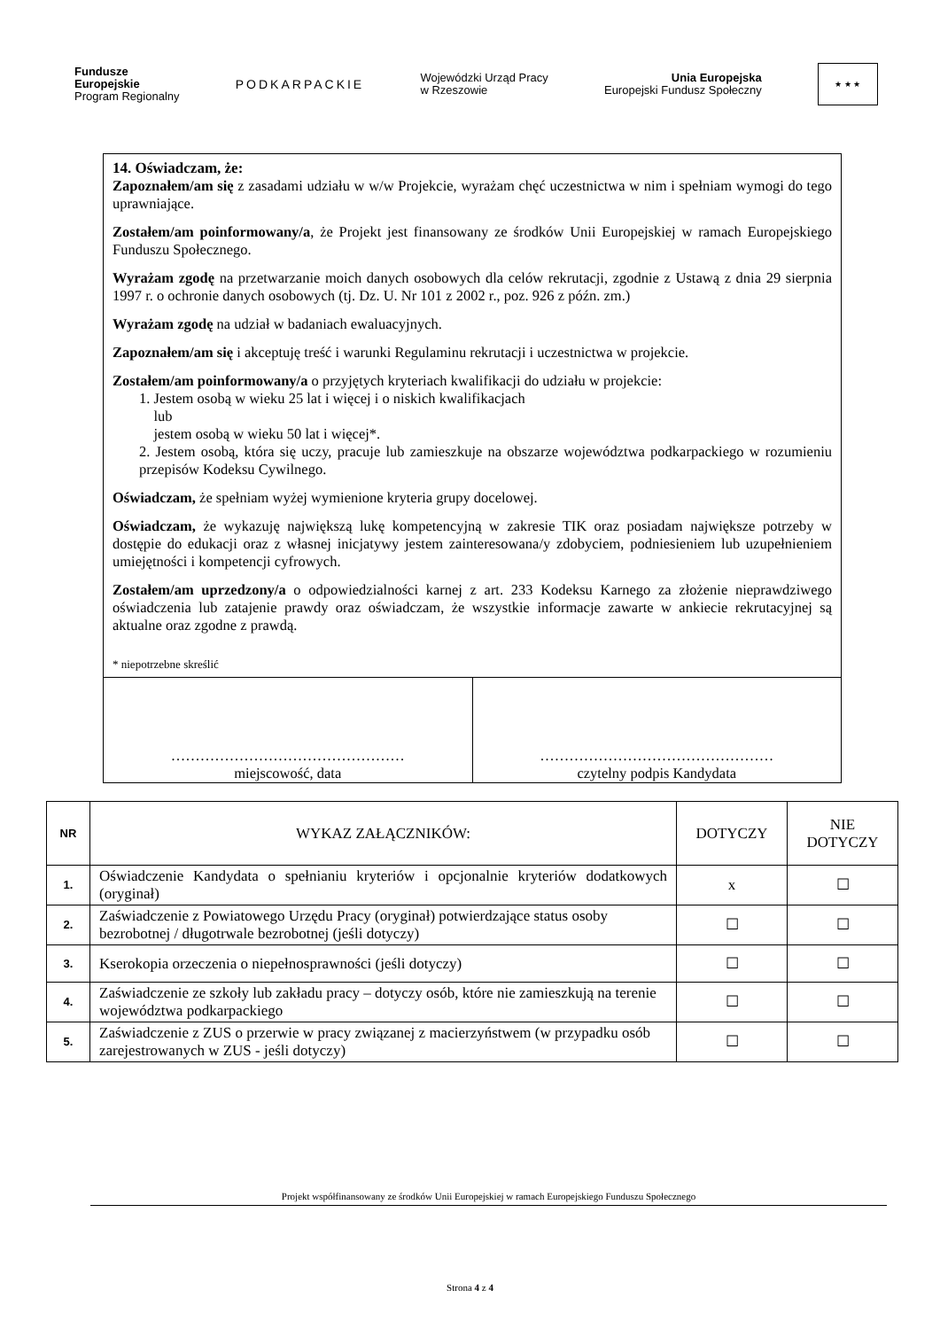Fundusze
Europejskie
Program Regionalny
PODKARPACKIE
Wojewódzki Urząd Pracy
w Rzeszowie
Unia Europejska
Europejski Fundusz Społeczny
★ ★ ★
14. Oświadczam, że:
Zapoznałem/am się z zasadami udziału w w/w Projekcie, wyrażam chęć uczestnictwa w nim i spełniam wymogi do tego uprawniające.
Zostałem/am poinformowany/a, że Projekt jest finansowany ze środków Unii Europejskiej w ramach Europejskiego Funduszu Społecznego.
Wyrażam zgodę na przetwarzanie moich danych osobowych dla celów rekrutacji, zgodnie z Ustawą z dnia 29 sierpnia 1997 r. o ochronie danych osobowych (tj. Dz. U. Nr 101 z 2002 r., poz. 926 z późn. zm.)
Wyrażam zgodę na udział w badaniach ewaluacyjnych.
Zapoznałem/am się i akceptuję treść i warunki Regulaminu rekrutacji i uczestnictwa w projekcie.
Zostałem/am poinformowany/a o przyjętych kryteriach kwalifikacji do udziału w projekcie:
1. Jestem osobą w wieku 25 lat i więcej i o niskich kwalifikacjach
lub
jestem osobą w wieku 50 lat i więcej*.
2. Jestem osobą, która się uczy, pracuje lub zamieszkuje na obszarze województwa podkarpackiego w rozumieniu przepisów Kodeksu Cywilnego.
Oświadczam, że spełniam wyżej wymienione kryteria grupy docelowej.
Oświadczam, że wykazuję największą lukę kompetencyjną w zakresie TIK oraz posiadam największe potrzeby w dostępie do edukacji oraz z własnej inicjatywy jestem zainteresowana/y zdobyciem, podniesieniem lub uzupełnieniem umiejętności i kompetencji cyfrowych.
Zostałem/am uprzedzony/a o odpowiedzialności karnej z art. 233 Kodeksu Karnego za złożenie nieprawdziwego oświadczenia lub zatajenie prawdy oraz oświadczam, że wszystkie informacje zawarte w ankiecie rekrutacyjnej są aktualne oraz zgodne z prawdą.
* niepotrzebne skreślić
…………………………………………
miejscowość, data
…………………………………………
czytelny podpis Kandydata
| NR | WYKAZ ZAŁĄCZNIKÓW: | DOTYCZY | NIE DOTYCZY |
| --- | --- | --- | --- |
| 1. | Oświadczenie Kandydata o spełnianiu kryteriów i opcjonalnie kryteriów dodatkowych (oryginał) | x | ☐ |
| 2. | Zaświadczenie z Powiatowego Urzędu Pracy (oryginał) potwierdzające status osoby bezrobotnej / długotrwale bezrobotnej (jeśli dotyczy) | ☐ | ☐ |
| 3. | Kserokopia orzeczenia o niepełnosprawności (jeśli dotyczy) | ☐ | ☐ |
| 4. | Zaświadczenie ze szkoły lub zakładu pracy – dotyczy osób, które nie zamieszkują na terenie województwa podkarpackiego | ☐ | ☐ |
| 5. | Zaświadczenie z ZUS o przerwie w pracy związanej z macierzyństwem (w przypadku osób zarejestrowanych w ZUS - jeśli dotyczy) | ☐ | ☐ |
Projekt współfinansowany ze środków Unii Europejskiej w ramach Europejskiego Funduszu Społecznego
Strona 4 z 4